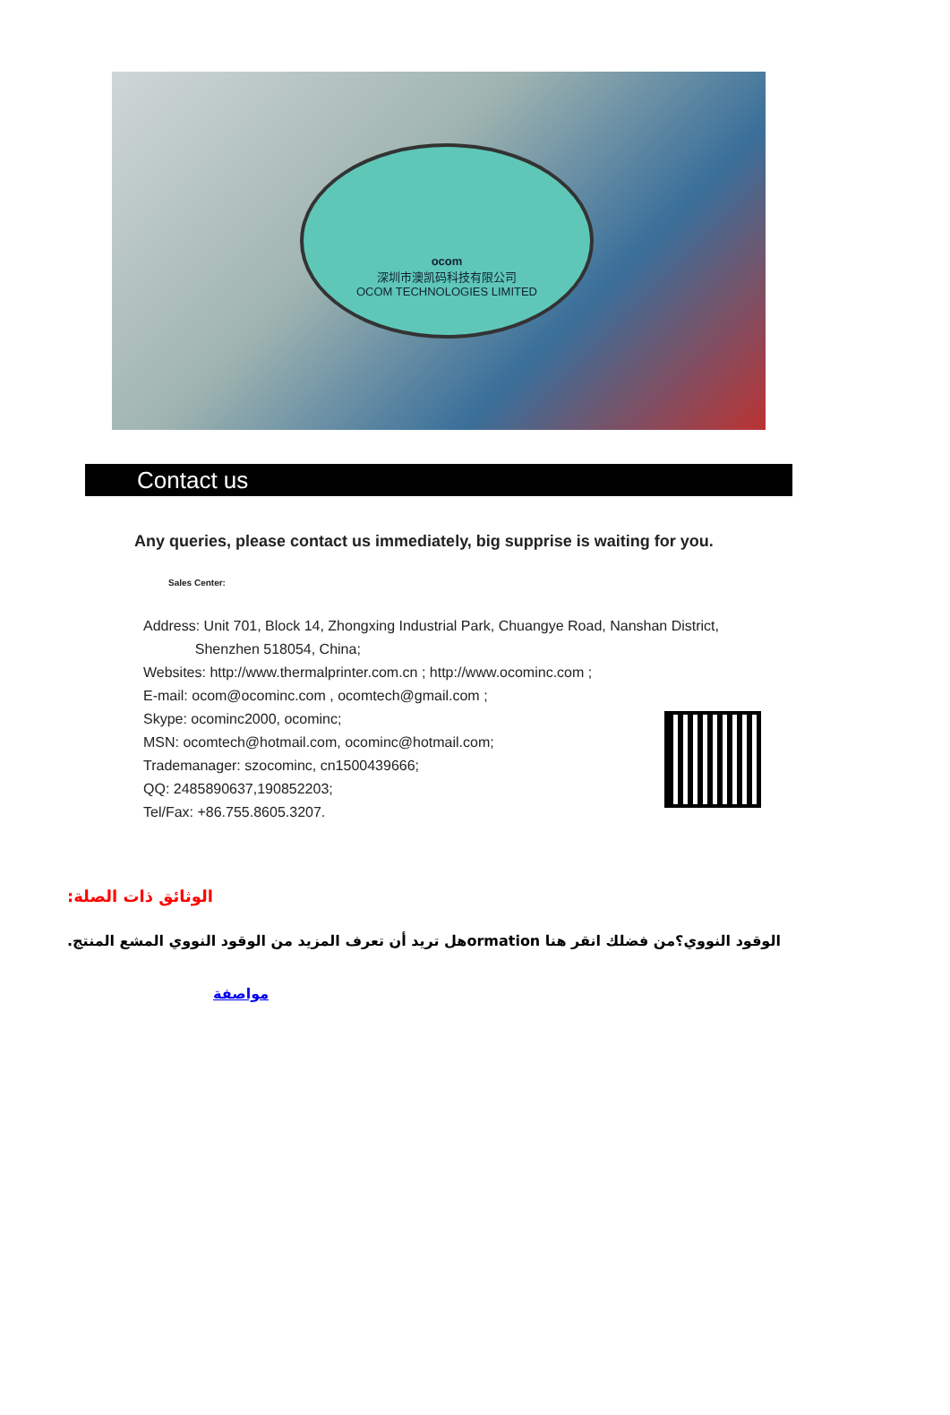ocom
深圳市澳凯码科技有限公司
OCOM TECHNOLOGIES LIMITED
Contact us
Any queries, please contact us immediately, big supprise is waiting for you.
Sales Center:
Address: Unit 701, Block 14, Zhongxing Industrial Park, Chuangye Road, Nanshan District,
Shenzhen 518054, China;
Websites: http://www.thermalprinter.com.cn ; http://www.ocominc.com ;
E-mail: ocom@ocominc.com , ocomtech@gmail.com ;
Skype: ocominc2000, ocominc;
MSN: ocomtech@hotmail.com, ocominc@hotmail.com;
Trademanager: szocominc, cn1500439666;
QQ: 2485890637,190852203;
Tel/Fax: +86.755.8605.3207.
الوثائق ذات الصلة:
الوقود النووي؟من فضلك انقر هنا ormationهل تريد أن تعرف المزيد من الوقود النووي المشع المنتج.
مواصفة